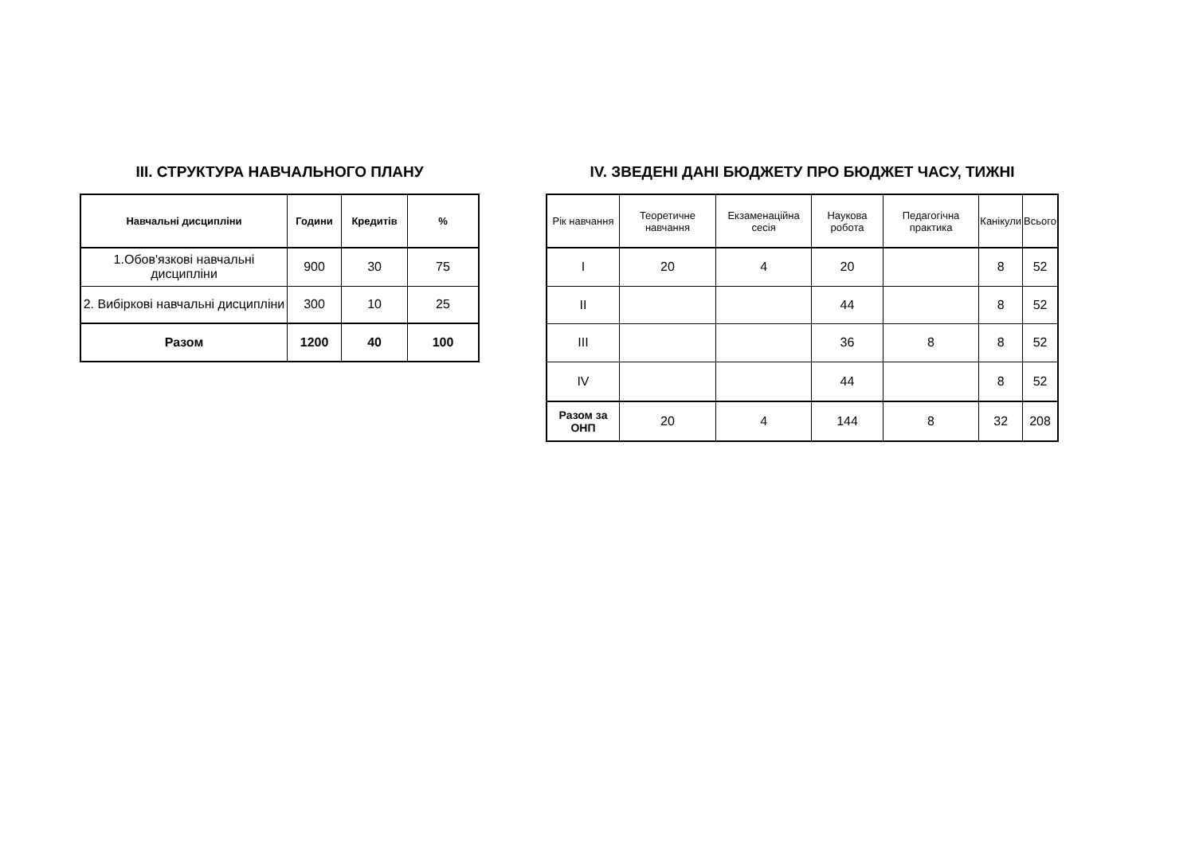III. СТРУКТУРА НАВЧАЛЬНОГО ПЛАНУ
| Навчальні дисципліни | Години | Кредитів | % |
| --- | --- | --- | --- |
| 1.Обов'язкові навчальні дисципліни | 900 | 30 | 75 |
| 2. Вибіркові навчальні дисципліни | 300 | 10 | 25 |
| Разом | 1200 | 40 | 100 |
IV. ЗВЕДЕНІ ДАНІ БЮДЖЕТУ ПРО БЮДЖЕТ ЧАСУ, ТИЖНІ
| Рік навчання | Теоретичне навчання | Екзаменаційна сесія | Наукова робота | Педагогічна практика | Канікули | Всього |
| --- | --- | --- | --- | --- | --- | --- |
| I | 20 | 4 | 20 | | 8 | 52 |
| II | | | 44 | | 8 | 52 |
| III | | | 36 | 8 | 8 | 52 |
| IV | | | 44 | | 8 | 52 |
| Разом за ОНП | 20 | 4 | 144 | 8 | 32 | 208 |